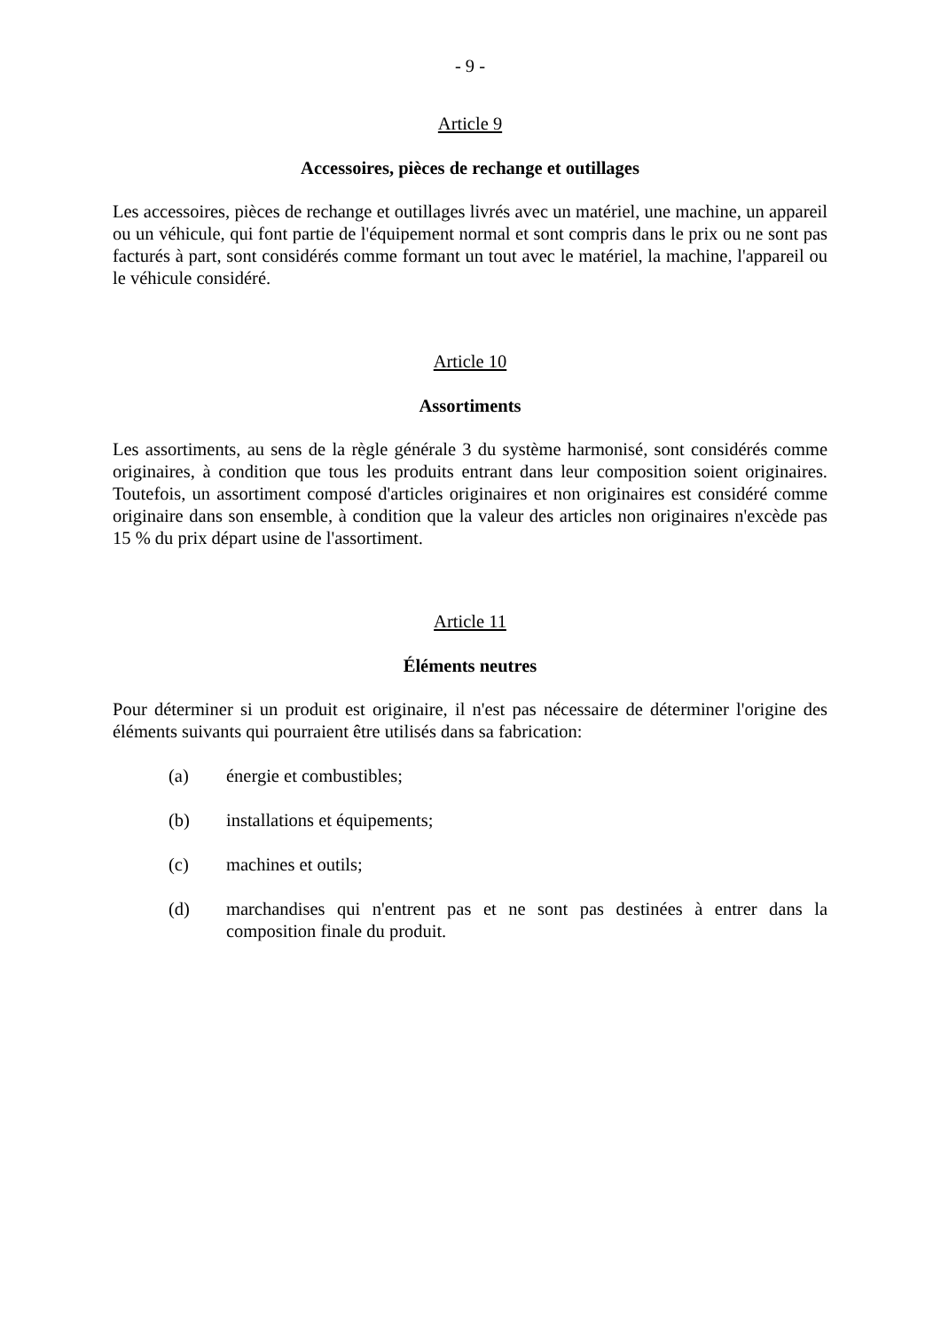- 9 -
Article 9
Accessoires, pièces de rechange et outillages
Les accessoires, pièces de rechange et outillages livrés avec un matériel, une machine, un appareil ou un véhicule, qui font partie de l'équipement normal et sont compris dans le prix ou ne sont pas facturés à part, sont considérés comme formant un tout avec le matériel, la machine, l'appareil ou le véhicule considéré.
Article 10
Assortiments
Les assortiments, au sens de la règle générale 3 du système harmonisé, sont considérés comme originaires, à condition que tous les produits entrant dans leur composition soient originaires. Toutefois, un assortiment composé d'articles originaires et non originaires est considéré comme originaire dans son ensemble, à condition que la valeur des articles non originaires n'excède pas 15 % du prix départ usine de l'assortiment.
Article 11
Éléments neutres
Pour déterminer si un produit est originaire, il n'est pas nécessaire de déterminer l'origine des éléments suivants qui pourraient être utilisés dans sa fabrication:
(a) énergie et combustibles;
(b) installations et équipements;
(c) machines et outils;
(d) marchandises qui n'entrent pas et ne sont pas destinées à entrer dans la composition finale du produit.